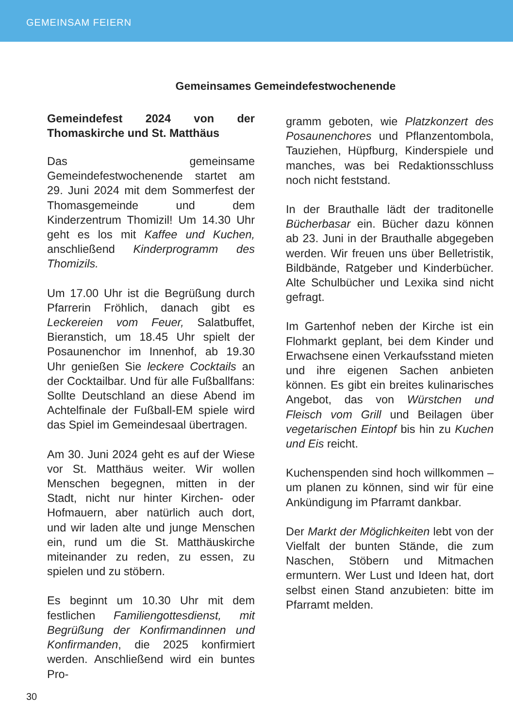GEMEINSAM FEIERN
Gemeinsames Gemeindefestwochenende
Gemeindefest 2024 von der Thomaskirche und St. Matthäus
Das gemeinsame Gemeindefestwochenende startet am 29. Juni 2024 mit dem Sommerfest der Thomasgemeinde und dem Kinderzentrum Thomizil! Um 14.30 Uhr geht es los mit Kaffee und Kuchen, anschließend Kinderprogramm des Thomizils.
Um 17.00 Uhr ist die Begrüßung durch Pfarrerin Fröhlich, danach gibt es Leckereien vom Feuer, Salatbuffet, Bieranstich, um 18.45 Uhr spielt der Posaunenchor im Innenhof, ab 19.30 Uhr genießen Sie leckere Cocktails an der Cocktailbar. Und für alle Fußballfans: Sollte Deutschland an diese Abend im Achtelfinale der Fußball-EM spiele wird das Spiel im Gemeindesaal übertragen.
Am 30. Juni 2024 geht es auf der Wiese vor St. Matthäus weiter. Wir wollen Menschen begegnen, mitten in der Stadt, nicht nur hinter Kirchen- oder Hofmauern, aber natürlich auch dort, und wir laden alte und junge Menschen ein, rund um die St. Matthäuskirche miteinander zu reden, zu essen, zu spielen und zu stöbern.
Es beginnt um 10.30 Uhr mit dem festlichen Familiengottesdienst, mit Begrüßung der Konfirmandinnen und Konfirmanden, die 2025 konfirmiert werden. Anschließend wird ein buntes Pro-
gramm geboten, wie Platzkonzert des Posaunenchores und Pflanzentombola, Tauziehen, Hüpfburg, Kinderspiele und manches, was bei Redaktionsschluss noch nicht feststand.
In der Brauthalle lädt der traditonelle Bücherbasar ein. Bücher dazu können ab 23. Juni in der Brauthalle abgegeben werden. Wir freuen uns über Belletristik, Bildbände, Ratgeber und Kinderbücher. Alte Schulbücher und Lexika sind nicht gefragt.
Im Gartenhof neben der Kirche ist ein Flohmarkt geplant, bei dem Kinder und Erwachsene einen Verkaufsstand mieten und ihre eigenen Sachen anbieten können. Es gibt ein breites kulinarisches Angebot, das von Würstchen und Fleisch vom Grill und Beilagen über vegetarischen Eintopf bis hin zu Kuchen und Eis reicht.
Kuchenspenden sind hoch willkommen – um planen zu können, sind wir für eine Ankündigung im Pfarramt dankbar.
Der Markt der Möglichkeiten lebt von der Vielfalt der bunten Stände, die zum Naschen, Stöbern und Mitmachen ermuntern. Wer Lust und Ideen hat, dort selbst einen Stand anzubieten: bitte im Pfarramt melden.
30